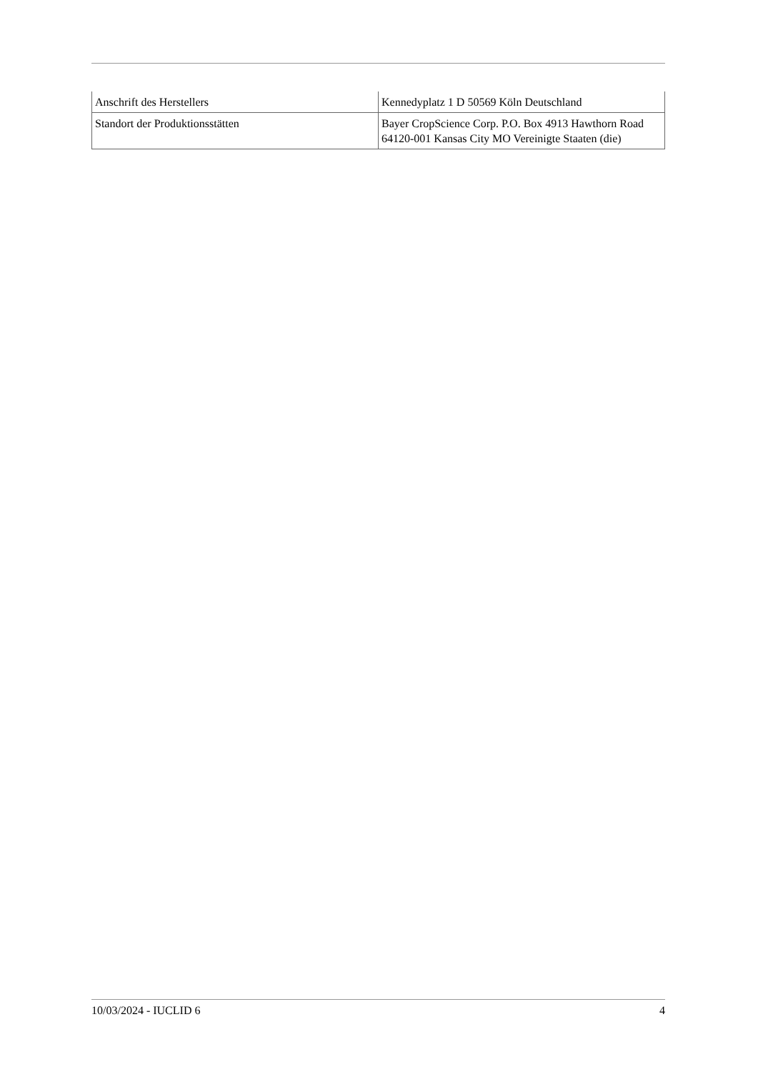| Anschrift des Herstellers | Kennedyplatz 1 D 50569 Köln Deutschland |
| Standort der Produktionsstätten | Bayer CropScience Corp. P.O. Box 4913 Hawthorn Road 64120-001 Kansas City MO Vereinigte Staaten (die) |
10/03/2024 - IUCLID 6 4